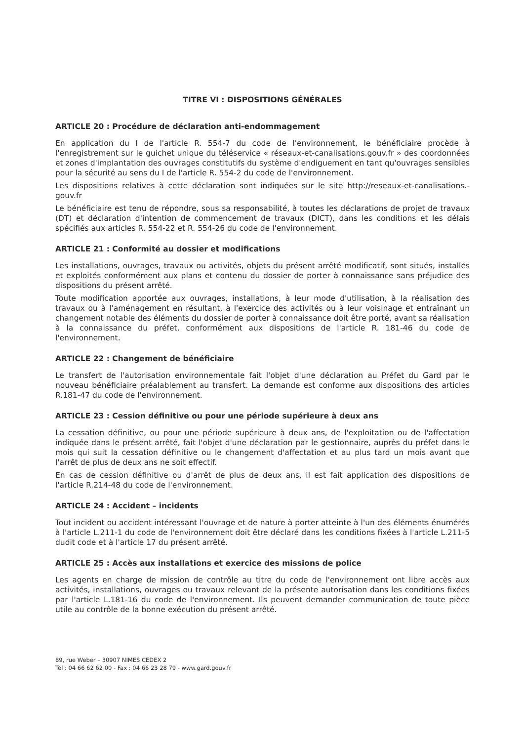TITRE VI : DISPOSITIONS GÉNÉRALES
ARTICLE 20 : Procédure de déclaration anti-endommagement
En application du I de l'article R. 554-7 du code de l'environnement, le bénéficiaire procède à l'enregistrement sur le guichet unique du téléservice « réseaux-et-canalisations.gouv.fr » des coordonnées et zones d'implantation des ouvrages constitutifs du système d'endiguement en tant qu'ouvrages sensibles pour la sécurité au sens du I de l'article R. 554-2 du code de l'environnement.
Les dispositions relatives à cette déclaration sont indiquées sur le site http://reseaux-et-canalisations.-gouv.fr
Le bénéficiaire est tenu de répondre, sous sa responsabilité, à toutes les déclarations de projet de travaux (DT) et déclaration d'intention de commencement de travaux (DICT), dans les conditions et les délais spécifiés aux articles R. 554-22 et R. 554-26 du code de l'environnement.
ARTICLE 21 : Conformité au dossier et modifications
Les installations, ouvrages, travaux ou activités, objets du présent arrêté modificatif, sont situés, installés et exploités conformément aux plans et contenu du dossier de porter à connaissance sans préjudice des dispositions du présent arrêté.
Toute modification apportée aux ouvrages, installations, à leur mode d'utilisation, à la réalisation des travaux ou à l'aménagement en résultant, à l'exercice des activités ou à leur voisinage et entraînant un changement notable des éléments du dossier de porter à connaissance doit être porté, avant sa réalisation à la connaissance du préfet, conformément aux dispositions de l'article R. 181-46 du code de l'environnement.
ARTICLE 22 : Changement de bénéficiaire
Le transfert de l'autorisation environnementale fait l'objet d'une déclaration au Préfet du Gard par le nouveau bénéficiaire préalablement au transfert. La demande est conforme aux dispositions des articles R.181-47 du code de l'environnement.
ARTICLE 23 : Cession définitive ou pour une période supérieure à deux ans
La cessation définitive, ou pour une période supérieure à deux ans, de l'exploitation ou de l'affectation indiquée dans le présent arrêté, fait l'objet d'une déclaration par le gestionnaire, auprès du préfet dans le mois qui suit la cessation définitive ou le changement d'affectation et au plus tard un mois avant que l'arrêt de plus de deux ans ne soit effectif.
En cas de cession définitive ou d'arrêt de plus de deux ans, il est fait application des dispositions de l'article R.214-48 du code de l'environnement.
ARTICLE 24 : Accident – incidents
Tout incident ou accident intéressant l'ouvrage et de nature à porter atteinte à l'un des éléments énumérés à l'article L.211-1 du code de l'environnement doit être déclaré dans les conditions fixées à l'article L.211-5 dudit code et à l'article 17 du présent arrêté.
ARTICLE 25 : Accès aux installations et exercice des missions de police
Les agents en charge de mission de contrôle au titre du code de l'environnement ont libre accès aux activités, installations, ouvrages ou travaux relevant de la présente autorisation dans les conditions fixées par l'article L.181-16 du code de l'environnement. Ils peuvent demander communication de toute pièce utile au contrôle de la bonne exécution du présent arrêté.
89, rue Weber – 30907 NIMES CEDEX 2
Tél : 04 66 62 62 00 - Fax : 04 66 23 28 79 - www.gard.gouv.fr